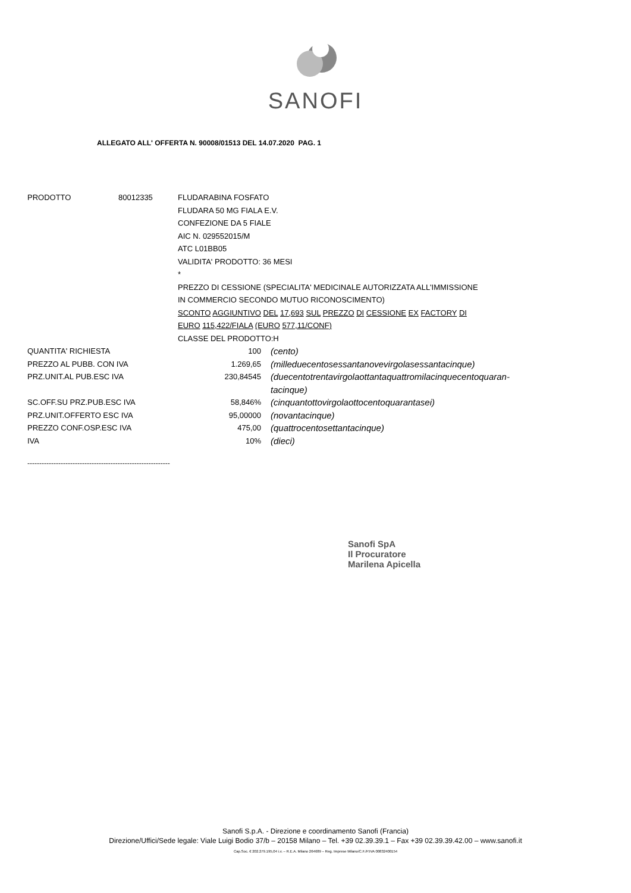SANOFI
ALLEGATO ALL' OFFERTA N. 90008/01513 DEL 14.07.2020 PAG. 1
| PRODOTTO | 80012335 | FLUDARABINA FOSFATO FLUDARA 50 MG FIALA E.V. CONFEZIONE DA 5 FIALE AIC N. 029552015/M ATC L01BB05 VALIDITA' PRODOTTO: 36 MESI * PREZZO DI CESSIONE (SPECIALITA' MEDICINALE AUTORIZZATA ALL'IMMISSIONE IN COMMERCIO SECONDO MUTUO RICONOSCIMENTO) SCONTO AGGIUNTIVO DEL 17,693 SUL PREZZO DI CESSIONE EX FACTORY DI EURO 115,422/FIALA (EURO 577,11/CONF) CLASSE DEL PRODOTTO:H | |
| QUANTITA' RICHIESTA | | 100 | (cento) |
| PREZZO AL PUBB. CON IVA | | 1.269,65 | (milleduecentosessantanovevirgolasessantacinque) |
| PRZ.UNIT.AL PUB.ESC IVA | | 230,84545 | (duecentotrentavirgolaottantaquattromilacinquecentoquaran- tacinque) |
| SC.OFF.SU PRZ.PUB.ESC IVA | | 58,846% | (cinquantottovirgolaottocentoquarantasei) |
| PRZ.UNIT.OFFERTO ESC IVA | | 95,00000 | (novantacinque) |
| PREZZO CONF.OSP.ESC IVA | | 475,00 | (quattrocentosettantacinque) |
| IVA | | 10% | (dieci) |
------------------------------------------------------------
Sanofi SpA
Il Procuratore
Marilena Apicella
Sanofi S.p.A. - Direzione e coordinamento Sanofi (Francia)
Direzione/Uffici/Sede legale: Viale Luigi Bodio 37/b – 20158 Milano – Tel. +39 02.39.39.1 – Fax +39 02.39.39.42.00 – www.sanofi.it
Cap.Soc. € 202.279.195,04 i.v. – R.E.A. Milano 264689 – Reg. Imprese Milano/C.F./P.IVA 00832400154